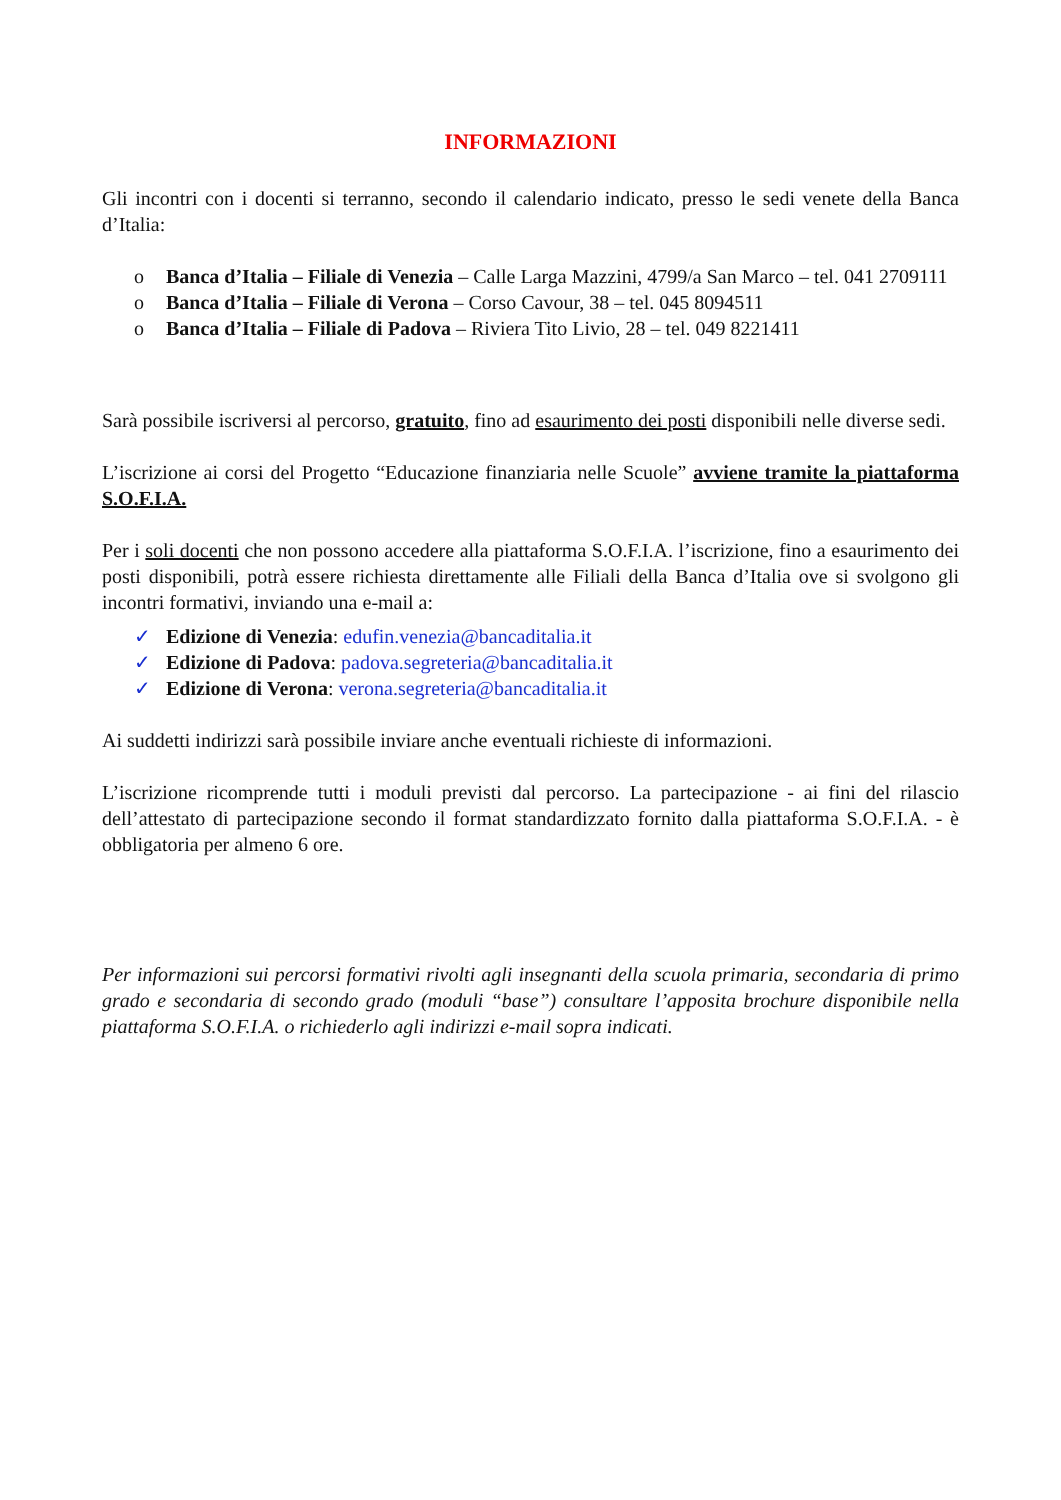INFORMAZIONI
Gli incontri con i docenti si terranno, secondo il calendario indicato, presso le sedi venete della Banca d’Italia:
o Banca d’Italia – Filiale di Venezia – Calle Larga Mazzini, 4799/a San Marco – tel. 041 2709111
o Banca d’Italia – Filiale di Verona – Corso Cavour, 38 – tel. 045 8094511
o Banca d’Italia – Filiale di Padova – Riviera Tito Livio, 28 – tel. 049 8221411
Sarà possibile iscriversi al percorso, gratuito, fino ad esaurimento dei posti disponibili nelle diverse sedi.
L’iscrizione ai corsi del Progetto “Educazione finanziaria nelle Scuole” avviene tramite la piattaforma S.O.F.I.A.
Per i soli docenti che non possono accedere alla piattaforma S.O.F.I.A. l’iscrizione, fino a esaurimento dei posti disponibili, potrà essere richiesta direttamente alle Filiali della Banca d’Italia ove si svolgono gli incontri formativi, inviando una e-mail a:
✓ Edizione di Venezia: edufin.venezia@bancaditalia.it
✓ Edizione di Padova: padova.segreteria@bancaditalia.it
✓ Edizione di Verona: verona.segreteria@bancaditalia.it
Ai suddetti indirizzi sarà possibile inviare anche eventuali richieste di informazioni.
L’iscrizione ricomprende tutti i moduli previsti dal percorso. La partecipazione - ai fini del rilascio dell’attestato di partecipazione secondo il format standardizzato fornito dalla piattaforma S.O.F.I.A. - è obbligatoria per almeno 6 ore.
Per informazioni sui percorsi formativi rivolti agli insegnanti della scuola primaria, secondaria di primo grado e secondaria di secondo grado (moduli “base”) consultare l’apposita brochure disponibile nella piattaforma S.O.F.I.A. o richiederlo agli indirizzi e-mail sopra indicati.